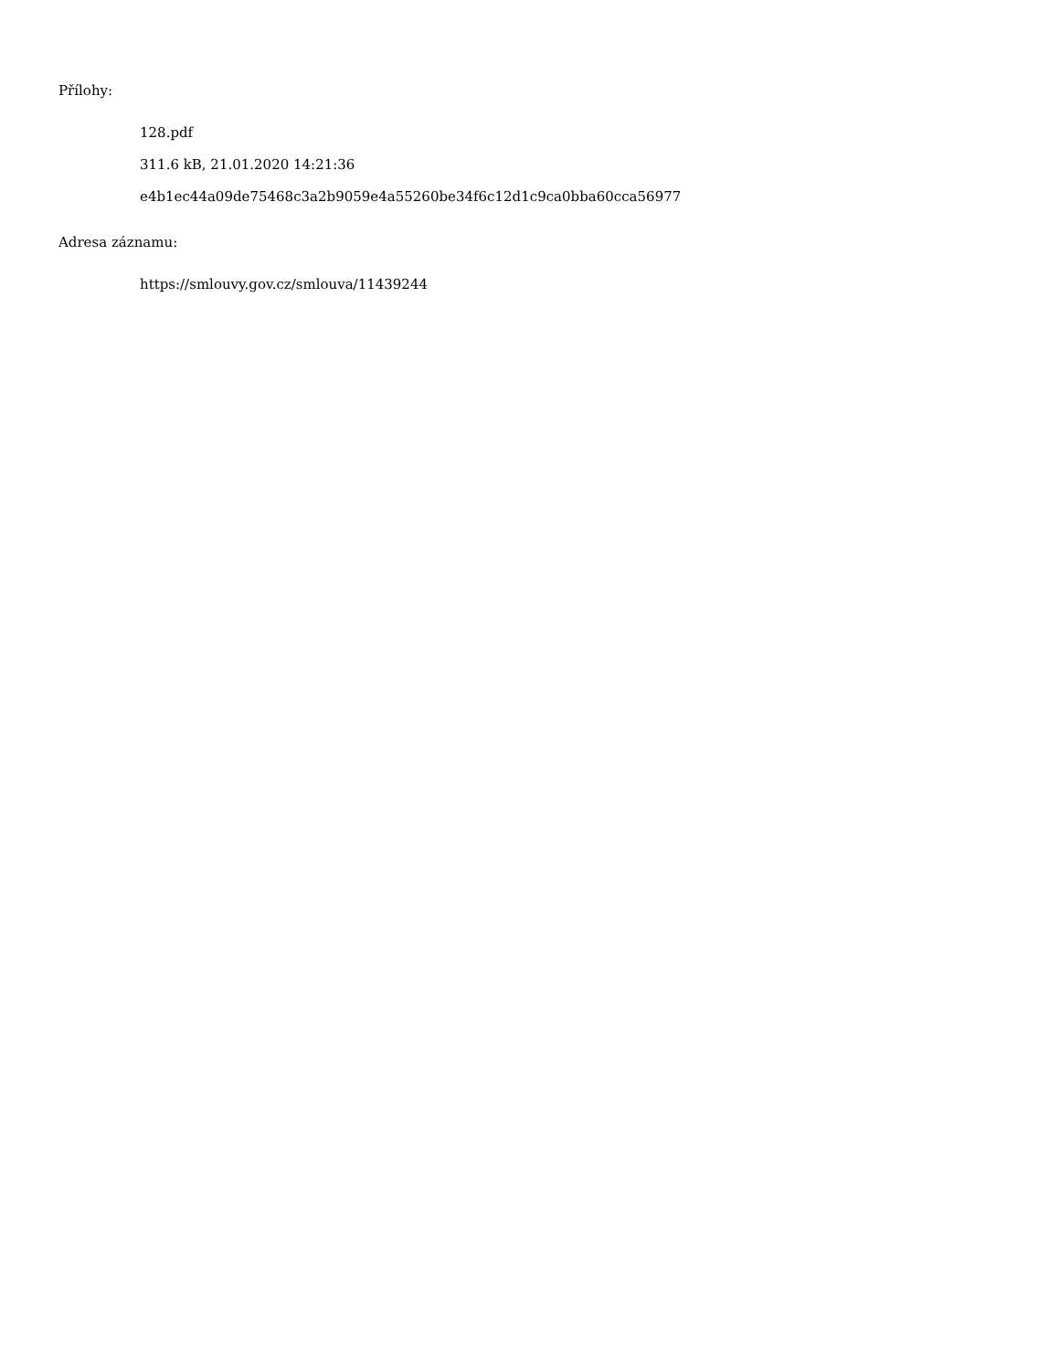Přílohy:
128.pdf
311.6 kB, 21.01.2020 14:21:36
e4b1ec44a09de75468c3a2b9059e4a55260be34f6c12d1c9ca0bba60cca56977
Adresa záznamu:
https://smlouvy.gov.cz/smlouva/11439244